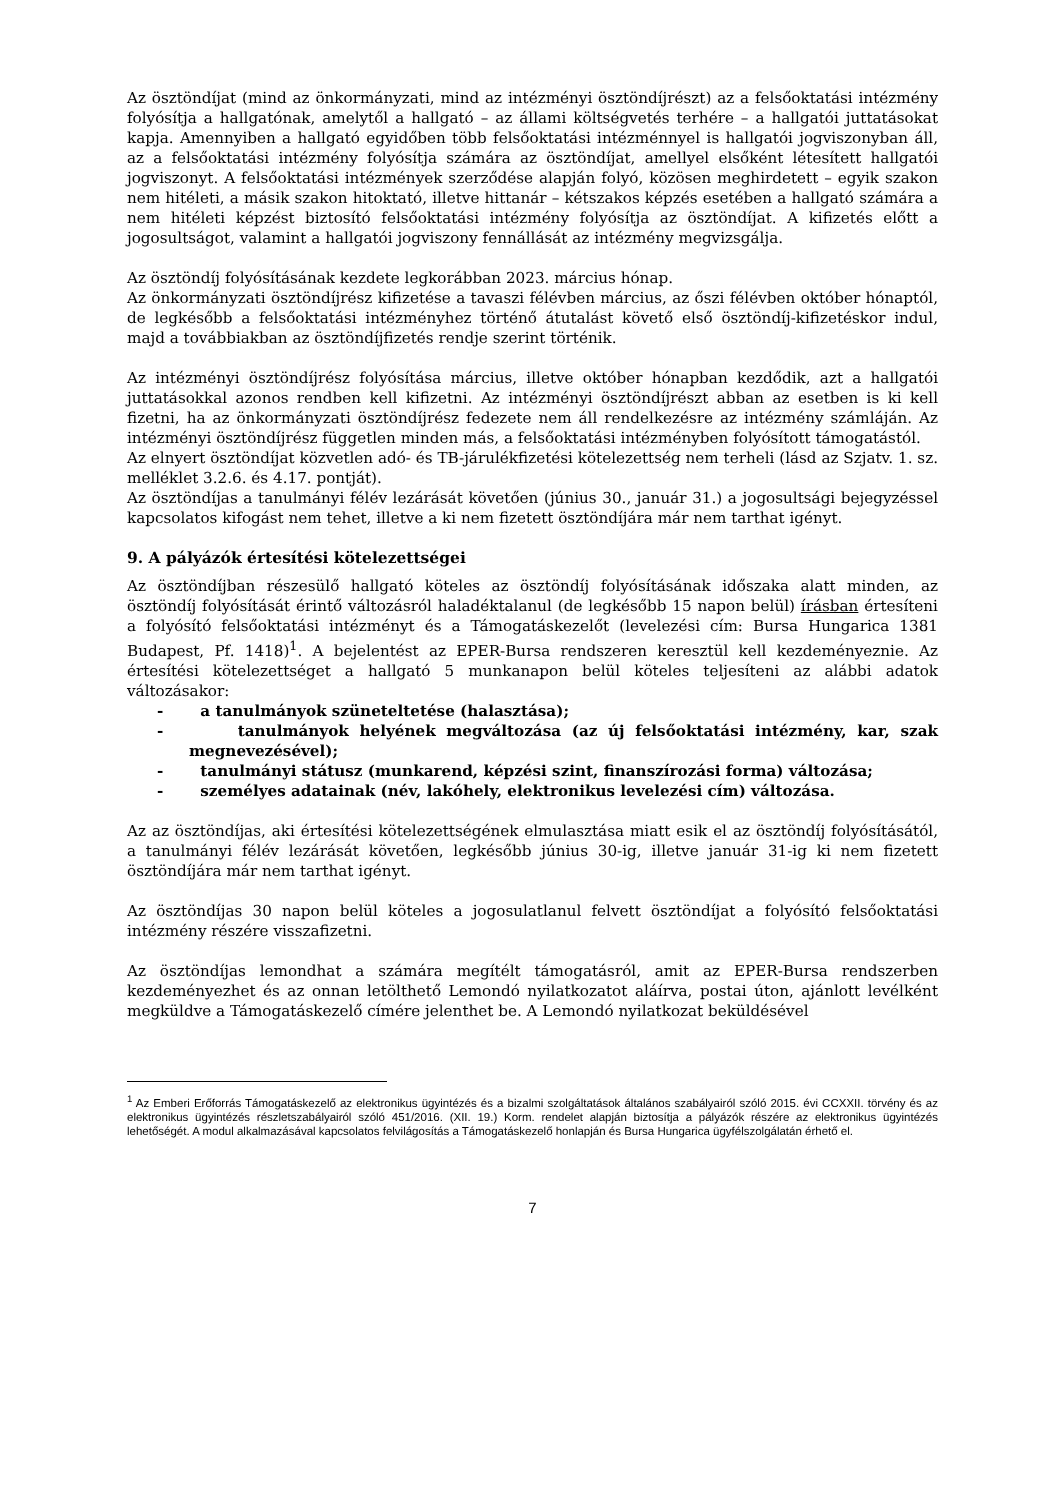Az ösztöndíjat (mind az önkormányzati, mind az intézményi ösztöndíjrészt) az a felsőoktatási intézmény folyósítja a hallgatónak, amelytől a hallgató – az állami költségvetés terhére – a hallgatói juttatásokat kapja. Amennyiben a hallgató egyidőben több felsőoktatási intézménnyel is hallgatói jogviszonyban áll, az a felsőoktatási intézmény folyósítja számára az ösztöndíjat, amellyel elsőként létesített hallgatói jogviszonyt. A felsőoktatási intézmények szerződése alapján folyó, közösen meghirdetett – egyik szakon nem hitéleti, a másik szakon hitoktató, illetve hittanár – kétszakos képzés esetében a hallgató számára a nem hitéleti képzést biztosító felsőoktatási intézmény folyósítja az ösztöndíjat. A kifizetés előtt a jogosultságot, valamint a hallgatói jogviszony fennállását az intézmény megvizsgálja.
Az ösztöndíj folyósításának kezdete legkorábban 2023. március hónap.
Az önkormányzati ösztöndíjrész kifizetése a tavaszi félévben március, az őszi félévben október hónaptól, de legkésőbb a felsőoktatási intézményhez történő átutalást követő első ösztöndíj-kifizetéskor indul, majd a továbbiakban az ösztöndíjfizetés rendje szerint történik.
Az intézményi ösztöndíjrész folyósítása március, illetve október hónapban kezdődik, azt a hallgatói juttatásokkal azonos rendben kell kifizetni. Az intézményi ösztöndíjrészt abban az esetben is ki kell fizetni, ha az önkormányzati ösztöndíjrész fedezete nem áll rendelkezésre az intézmény számláján. Az intézményi ösztöndíjrész független minden más, a felsőoktatási intézményben folyósított támogatástól.
Az elnyert ösztöndíjat közvetlen adó- és TB-járulékfizetési kötelezettség nem terheli (lásd az Szjatv. 1. sz. melléklet 3.2.6. és 4.17. pontját).
Az ösztöndíjas a tanulmányi félév lezárását követően (június 30., január 31.) a jogosultsági bejegyzéssel kapcsolatos kifogást nem tehet, illetve a ki nem fizetett ösztöndíjára már nem tarthat igényt.
9. A pályázók értesítési kötelezettségei
Az ösztöndíjban részesülő hallgató köteles az ösztöndíj folyósításának időszaka alatt minden, az ösztöndíj folyósítását érintő változásról haladéktalanul (de legkésőbb 15 napon belül) írásban értesíteni a folyósító felsőoktatási intézményt és a Támogatáskezelőt (levelezési cím: Bursa Hungarica 1381 Budapest, Pf. 1418)<sup>1</sup>. A bejelentést az EPER-Bursa rendszeren keresztül kell kezdeményeznie. Az értesítési kötelezettséget a hallgató 5 munkanapon belül köteles teljesíteni az alábbi adatok változásakor:
- a tanulmányok szüneteltetése (halasztása);
- tanulmányok helyének megváltozása (az új felsőoktatási intézmény, kar, szak megnevezésével);
- tanulmányi státusz (munkarend, képzési szint, finanszírozási forma) változása;
- személyes adatainak (név, lakóhely, elektronikus levelezési cím) változása.
Az az ösztöndíjas, aki értesítési kötelezettségének elmulasztása miatt esik el az ösztöndíj folyósításától, a tanulmányi félév lezárását követően, legkésőbb június 30-ig, illetve január 31-ig ki nem fizetett ösztöndíjára már nem tarthat igényt.
Az ösztöndíjas 30 napon belül köteles a jogosulatlanul felvett ösztöndíjat a folyósító felsőoktatási intézmény részére visszafizetni.
Az ösztöndíjas lemondhat a számára megítélt támogatásról, amit az EPER-Bursa rendszerben kezdeményezhet és az onnan letölthető Lemondó nyilatkozatot aláírva, postai úton, ajánlott levélként megküldve a Támogatáskezelő címére jelenthet be. A Lemondó nyilatkozat beküldésével
<sup>1</sup> Az Emberi Erőforrás Támogatáskezelő az elektronikus ügyintézés és a bizalmi szolgáltatások általános szabályairól szóló 2015. évi CCXXII. törvény és az elektronikus ügyintézés részletszabályairól szóló 451/2016. (XII. 19.) Korm. rendelet alapján biztosítja a pályázók részére az elektronikus ügyintézés lehetőségét. A modul alkalmazásával kapcsolatos felvilágosítás a Támogatáskezelő honlapján és Bursa Hungarica ügyfélszolgálatán érhető el.
7